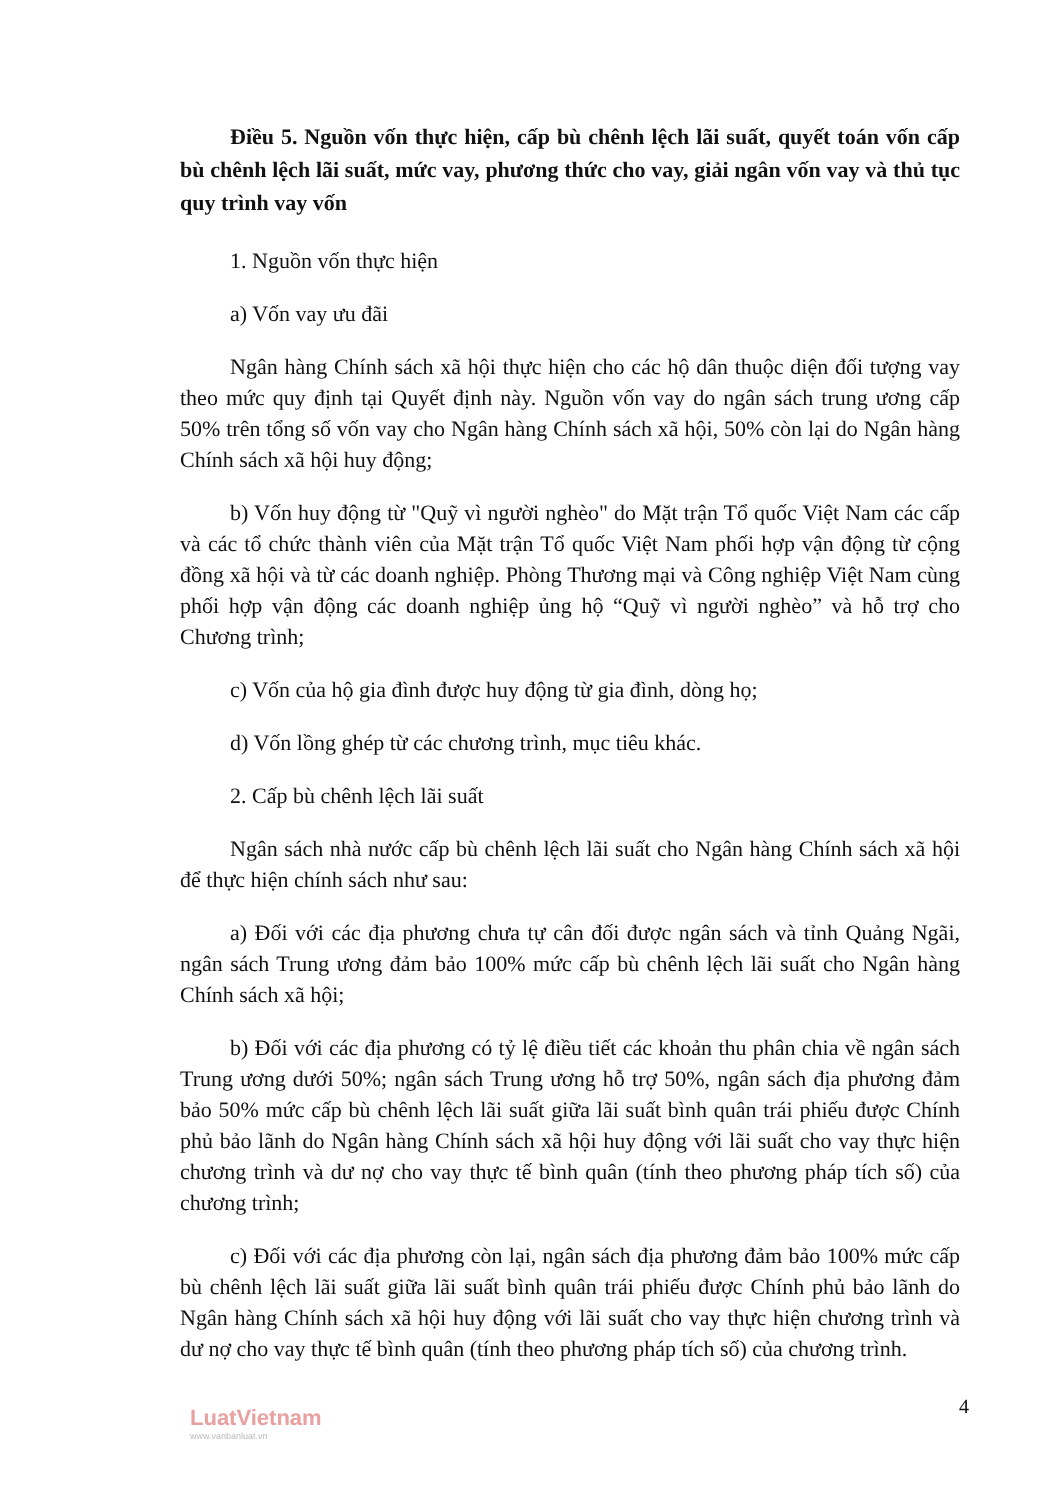Điều 5. Nguồn vốn thực hiện, cấp bù chênh lệch lãi suất, quyết toán vốn cấp bù chênh lệch lãi suất, mức vay, phương thức cho vay, giải ngân vốn vay và thủ tục quy trình vay vốn
1. Nguồn vốn thực hiện
a) Vốn vay ưu đãi
Ngân hàng Chính sách xã hội thực hiện cho các hộ dân thuộc diện đối tượng vay theo mức quy định tại Quyết định này. Nguồn vốn vay do ngân sách trung ương cấp 50% trên tổng số vốn vay cho Ngân hàng Chính sách xã hội, 50% còn lại do Ngân hàng Chính sách xã hội huy động;
b) Vốn huy động từ "Quỹ vì người nghèo" do Mặt trận Tổ quốc Việt Nam các cấp và các tổ chức thành viên của Mặt trận Tổ quốc Việt Nam phối hợp vận động từ cộng đồng xã hội và từ các doanh nghiệp. Phòng Thương mại và Công nghiệp Việt Nam cùng phối hợp vận động các doanh nghiệp ủng hộ “Quỹ vì người nghèo” và hỗ trợ cho Chương trình;
c) Vốn của hộ gia đình được huy động từ gia đình, dòng họ;
d) Vốn lồng ghép từ các chương trình, mục tiêu khác.
2. Cấp bù chênh lệch lãi suất
Ngân sách nhà nước cấp bù chênh lệch lãi suất cho Ngân hàng Chính sách xã hội để thực hiện chính sách như sau:
a) Đối với các địa phương chưa tự cân đối được ngân sách và tỉnh Quảng Ngãi, ngân sách Trung ương đảm bảo 100% mức cấp bù chênh lệch lãi suất cho Ngân hàng Chính sách xã hội;
b) Đối với các địa phương có tỷ lệ điều tiết các khoản thu phân chia về ngân sách Trung ương dưới 50%; ngân sách Trung ương hỗ trợ 50%, ngân sách địa phương đảm bảo 50% mức cấp bù chênh lệch lãi suất giữa lãi suất bình quân trái phiếu được Chính phủ bảo lãnh do Ngân hàng Chính sách xã hội huy động với lãi suất cho vay thực hiện chương trình và dư nợ cho vay thực tế bình quân (tính theo phương pháp tích số) của chương trình;
c) Đối với các địa phương còn lại, ngân sách địa phương đảm bảo 100% mức cấp bù chênh lệch lãi suất giữa lãi suất bình quân trái phiếu được Chính phủ bảo lãnh do Ngân hàng Chính sách xã hội huy động với lãi suất cho vay thực hiện chương trình và dư nợ cho vay thực tế bình quân (tính theo phương pháp tích số) của chương trình.
LuatVietnam
www.vanbanluat.vn
4